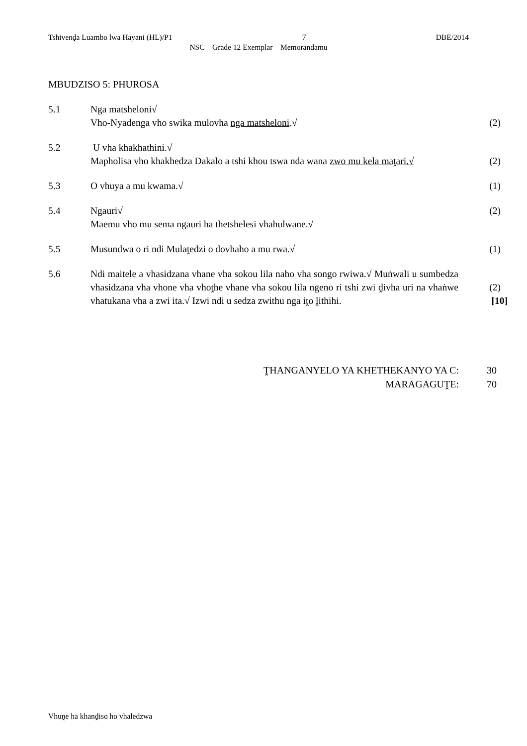Tshivenḓa Luambo lwa Hayani (HL)/P1 7 DBE/2014
NSC – Grade 12 Exemplar – Memorandamu
MBUDZISO 5: PHUROSA
5.1 Nga matsheloni√
Vho-Nyadenga vho swika mulovha nga matsheloni.√
(2)
5.2 U vha khakhathini.√
Mapholisa vho khakhedza Dakalo a tshi khou tswa nda wana zwo mu kela maṱari.√
(2)
5.3 O vhuya a mu kwama.√ (1)
5.4 Ngauri√
Maemu vho mu sema ngauri ha thetshelesi vhahulwane.√
(2)
5.5 Musundwa o ri ndi Mulaṱedzi o dovhaho a mu rwa.√ (1)
5.6 Ndi maitele a vhasidzana vhane vha sokou lila naho vha songo rwiwa.√ Muṅwali u sumbedza vhasidzana vha vhone vha vhoṱhe vhane vha sokou lila ngeno ri tshi zwi ḓivha uri na vhaṅwe vhatukana vha a zwi ita.√ Izwi ndi u sedza zwithu nga iṱo ḽithihi.
(2)
[10]
ṰHANGANYELO YA KHETHEKANYO YA C: 30
MARAGAGUṰE: 70
Vhuṋe ha khanḓiso ho vhaledzwa